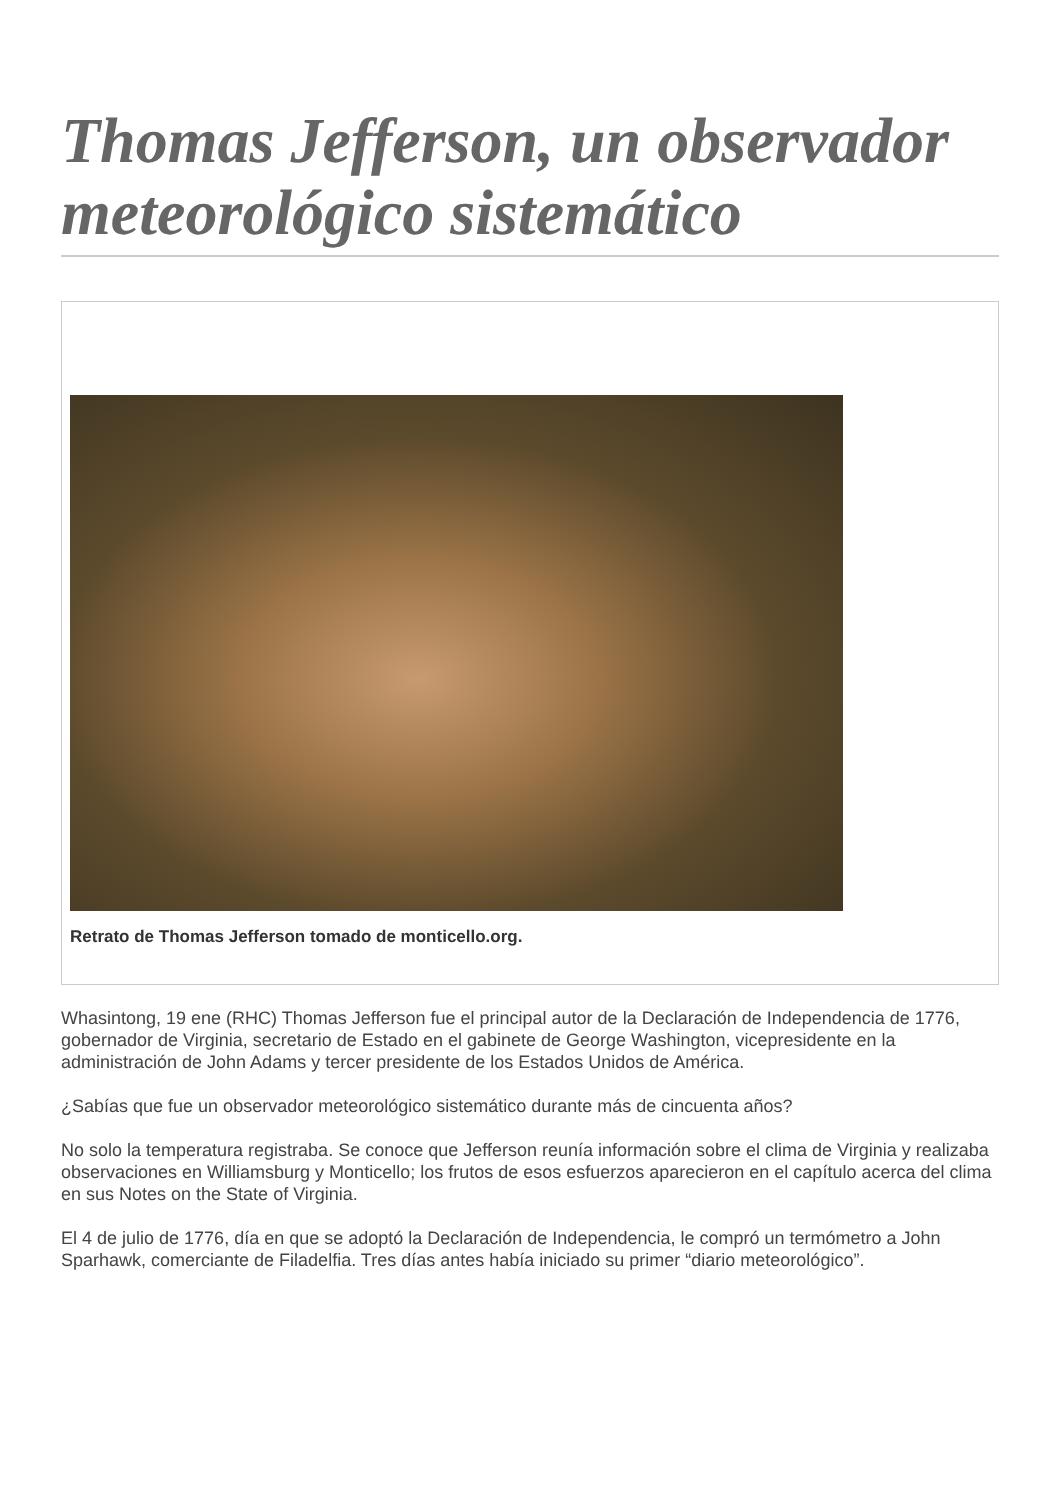Thomas Jefferson, un observador meteorológico sistemático
Retrato de Thomas Jefferson tomado de monticello.org.
Whasintong, 19 ene (RHC) Thomas Jefferson fue el principal autor de la Declaración de Independencia de 1776, gobernador de Virginia, secretario de Estado en el gabinete de George Washington, vicepresidente en la administración de John Adams y tercer presidente de los Estados Unidos de América.
¿Sabías que fue un observador meteorológico sistemático durante más de cincuenta años?
No solo la temperatura registraba. Se conoce que Jefferson reunía información sobre el clima de Virginia y realizaba observaciones en Williamsburg y Monticello; los frutos de esos esfuerzos aparecieron en el capítulo acerca del clima en sus Notes on the State of Virginia.
El 4 de julio de 1776, día en que se adoptó la Declaración de Independencia, le compró un termómetro a John Sparhawk, comerciante de Filadelfia. Tres días antes había iniciado su primer “diario meteorológico”.